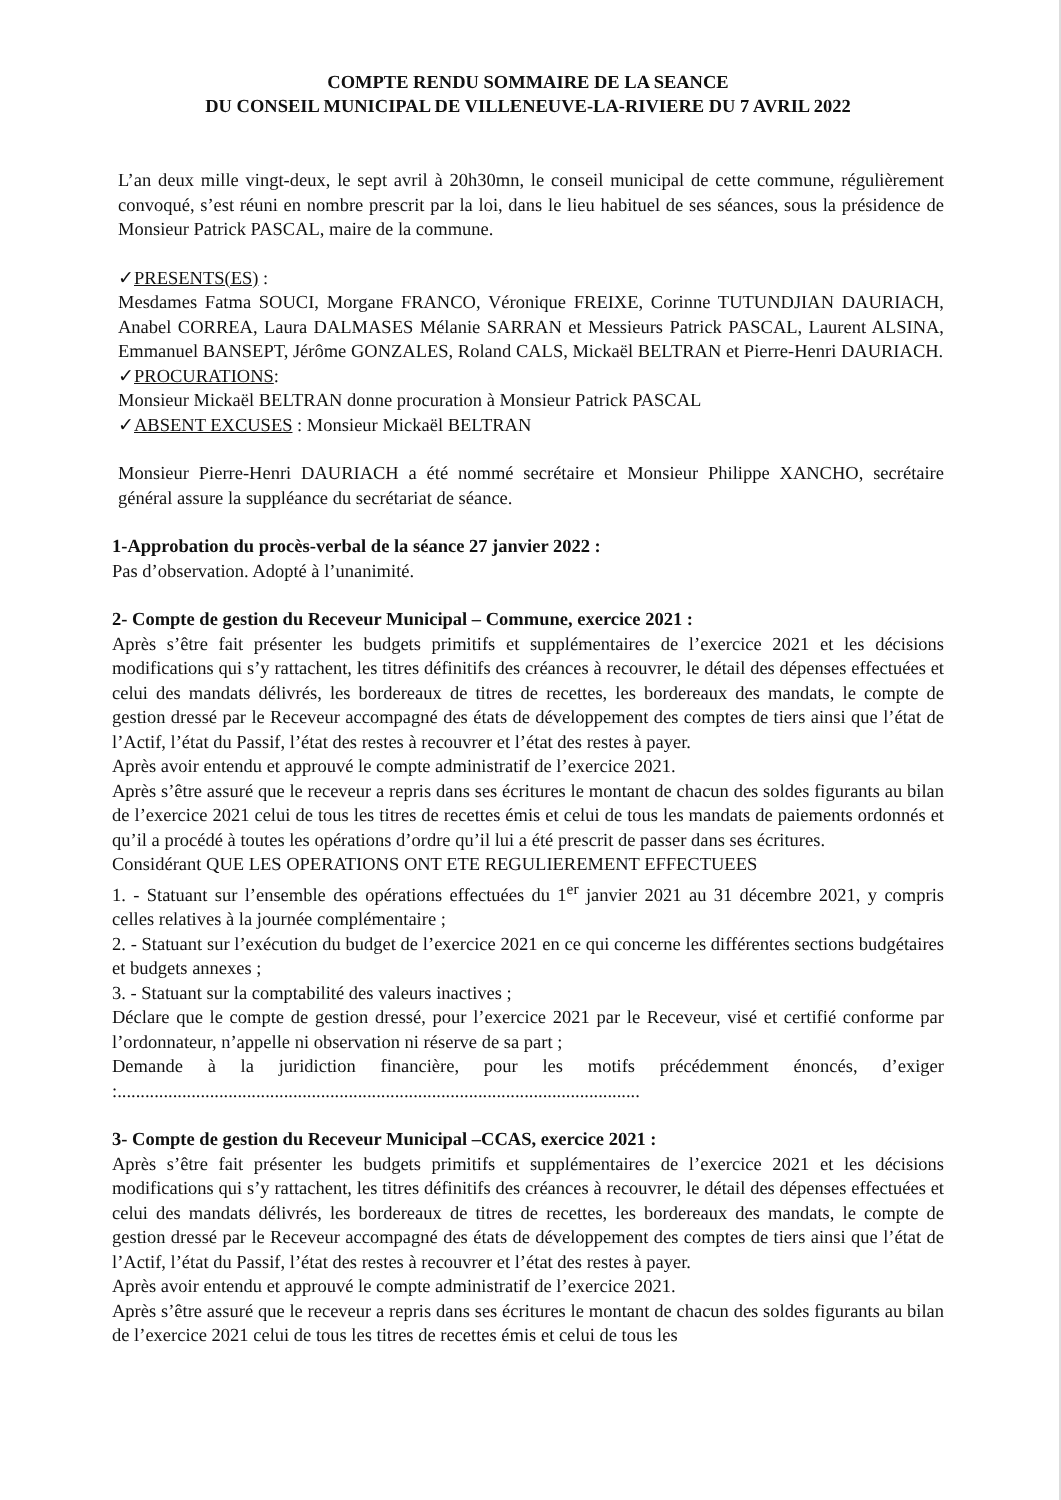COMPTE RENDU SOMMAIRE DE LA SEANCE
DU CONSEIL MUNICIPAL DE VILLENEUVE-LA-RIVIERE DU 7 AVRIL 2022
L’an deux mille vingt-deux, le sept avril à 20h30mn, le conseil municipal de cette commune, régulièrement convoqué, s’est réuni en nombre prescrit par la loi, dans le lieu habituel de ses séances, sous la présidence de Monsieur Patrick PASCAL, maire de la commune.
✓PRESENTS(ES) :
Mesdames Fatma SOUCI, Morgane FRANCO, Véronique FREIXE, Corinne TUTUNDJIAN DAURIACH, Anabel CORREA, Laura DALMASES Mélanie SARRAN et Messieurs Patrick PASCAL, Laurent ALSINA, Emmanuel BANSEPT, Jérôme GONZALES, Roland CALS, Mickaël BELTRAN et Pierre-Henri DAURIACH.
✓PROCURATIONS:
Monsieur Mickaël BELTRAN donne procuration à Monsieur Patrick PASCAL
✓ABSENT EXCUSES : Monsieur Mickaël BELTRAN
Monsieur Pierre-Henri DAURIACH a été nommé secrétaire et Monsieur Philippe XANCHO, secrétaire général assure la suppléance du secrétariat de séance.
1-Approbation du procès-verbal de la séance 27 janvier 2022 :
Pas d’observation. Adopté à l’unanimité.
2- Compte de gestion du Receveur Municipal – Commune, exercice 2021 :
Après s’être fait présenter les budgets primitifs et supplémentaires de l’exercice 2021 et les décisions modifications qui s’y rattachent, les titres définitifs des créances à recouvrer, le détail des dépenses effectuées et celui des mandats délivrés, les bordereaux de titres de recettes, les bordereaux des mandats, le compte de gestion dressé par le Receveur accompagné des états de développement des comptes de tiers ainsi que l’état de l’Actif, l’état du Passif, l’état des restes à recouvrer et l’état des restes à payer.
Après avoir entendu et approuvé le compte administratif de l’exercice 2021.
Après s’être assuré que le receveur a repris dans ses écritures le montant de chacun des soldes figurants au bilan de l’exercice 2021 celui de tous les titres de recettes émis et celui de tous les mandats de paiements ordonnés et qu’il a procédé à toutes les opérations d’ordre qu’il lui a été prescrit de passer dans ses écritures.
Considérant QUE LES OPERATIONS ONT ETE REGULIEREMENT EFFECTUEES
1. - Statuant sur l’ensemble des opérations effectuées du 1<sup>er</sup> janvier 2021 au 31 décembre 2021, y compris celles relatives à la journée complémentaire ;
2. - Statuant sur l’exécution du budget de l’exercice 2021 en ce qui concerne les différentes sections budgétaires et budgets annexes ;
3. - Statuant sur la comptabilité des valeurs inactives ;
Déclare que le compte de gestion dressé, pour l’exercice 2021 par le Receveur, visé et certifié conforme par l’ordonnateur, n’appelle ni observation ni réserve de sa part ;
Demande à la juridiction financière, pour les motifs précédemment énoncés, d’exiger :.................................................................................................................
3- Compte de gestion du Receveur Municipal –CCAS, exercice 2021 :
Après s’être fait présenter les budgets primitifs et supplémentaires de l’exercice 2021 et les décisions modifications qui s’y rattachent, les titres définitifs des créances à recouvrer, le détail des dépenses effectuées et celui des mandats délivrés, les bordereaux de titres de recettes, les bordereaux des mandats, le compte de gestion dressé par le Receveur accompagné des états de développement des comptes de tiers ainsi que l’état de l’Actif, l’état du Passif, l’état des restes à recouvrer et l’état des restes à payer.
Après avoir entendu et approuvé le compte administratif de l’exercice 2021.
Après s’être assuré que le receveur a repris dans ses écritures le montant de chacun des soldes figurants au bilan de l’exercice 2021 celui de tous les titres de recettes émis et celui de tous les